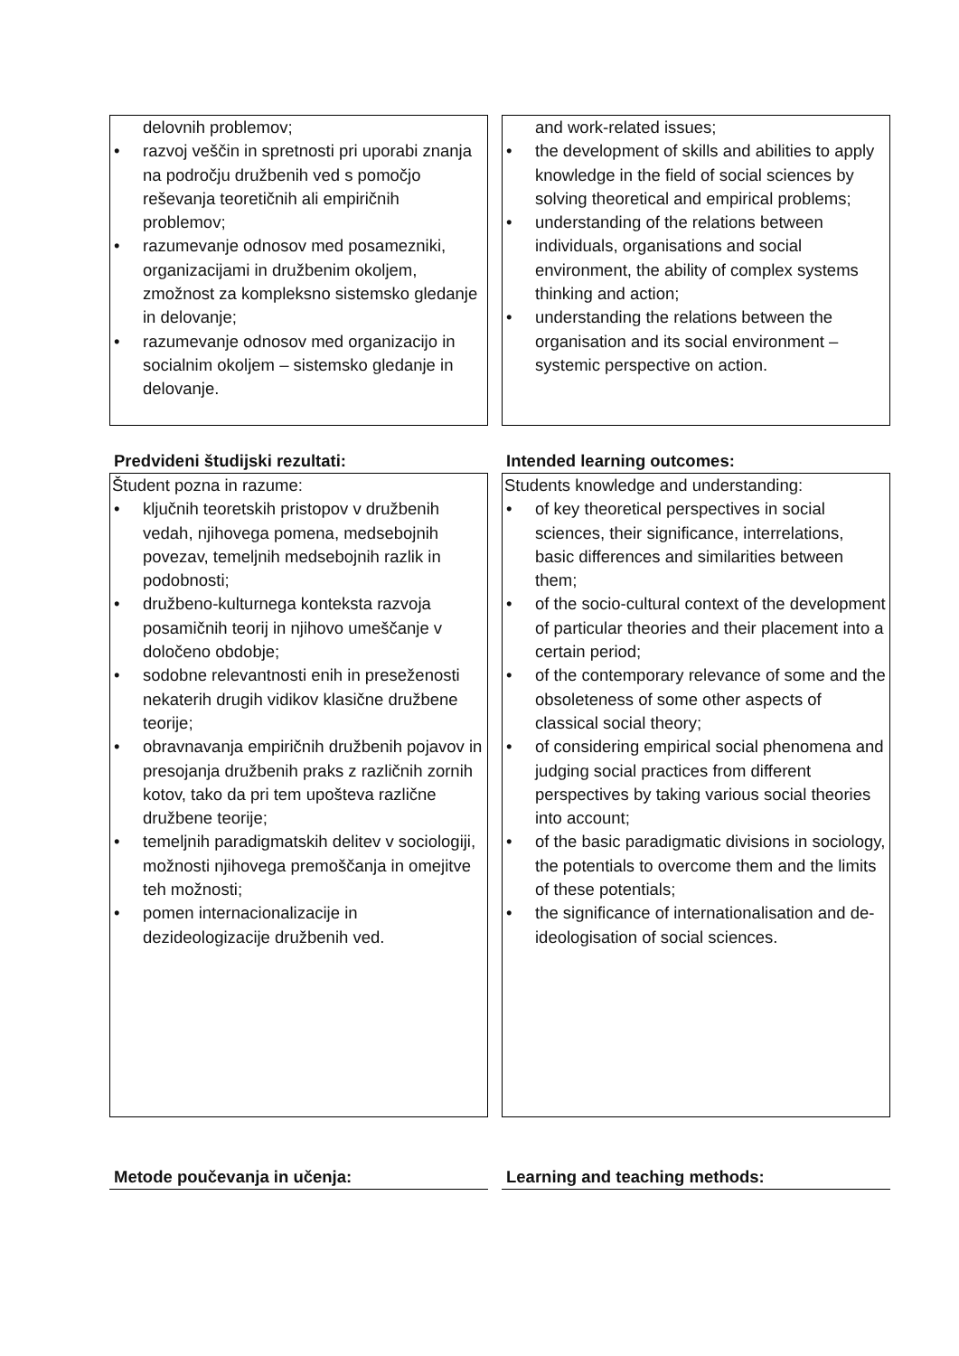delovnih problemov;
• razvoj veščin in spretnosti pri uporabi znanja na področju družbenih ved s pomočjo reševanja teoretičnih ali empiričnih problemov;
• razumevanje odnosov med posamezniki, organizacijami in družbenim okoljem, zmožnost za kompleksno sistemsko gledanje in delovanje;
• razumevanje odnosov med organizacijo in socialnim okoljem – sistemsko gledanje in delovanje.
and work-related issues;
• the development of skills and abilities to apply knowledge in the field of social sciences by solving theoretical and empirical problems;
• understanding of the relations between individuals, organisations and social environment, the ability of complex systems thinking and action;
• understanding the relations between the organisation and its social environment – systemic perspective on action.
Predvideni študijski rezultati: Intended learning outcomes:
Študent pozna in razume:
• ključnih teoretskih pristopov v družbenih vedah, njihovega pomena, medsebojnih povezav, temeljnih medsebojnih razlik in podobnosti;
• družbeno-kulturnega konteksta razvoja posamičnih teorij in njihovo umeščanje v določeno obdobje;
• sodobne relevantnosti enih in preseženosti nekaterih drugih vidikov klasične družbene teorije;
• obravnavanja empiričnih družbenih pojavov in presojanja družbenih praks z različnih zornih kotov, tako da pri tem upošteva različne družbene teorije;
• temeljnih paradigmatskih delitev v sociologiji, možnosti njihovega premoščanja in omejitve teh možnosti;
• pomen internacionalizacije in dezideologizacije družbenih ved.
Students knowledge and understanding:
• of key theoretical perspectives in social sciences, their significance, interrelations, basic differences and similarities between them;
• of the socio-cultural context of the development of particular theories and their placement into a certain period;
• of the contemporary relevance of some and the obsoleteness of some other aspects of classical social theory;
• of considering empirical social phenomena and judging social practices from different perspectives by taking various social theories into account;
• of the basic paradigmatic divisions in sociology, the potentials to overcome them and the limits of these potentials;
• the significance of internationalisation and de-ideologisation of social sciences.
Metode poučevanja in učenja: Learning and teaching methods: